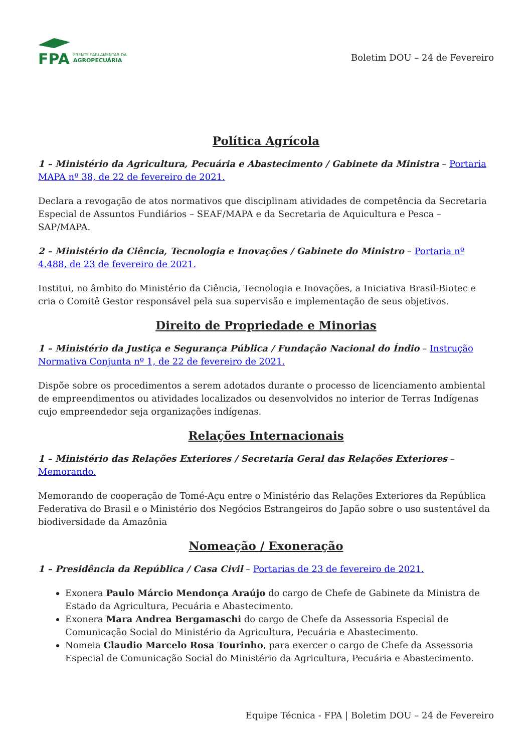FPA
FRENTE PARLAMENTAR DA
AGROPECUÁRIA
Boletim DOU – 24 de Fevereiro
Política Agrícola
1 – Ministério da Agricultura, Pecuária e Abastecimento / Gabinete da Ministra – Portaria MAPA nº 38, de 22 de fevereiro de 2021.
Declara a revogação de atos normativos que disciplinam atividades de competência da Secretaria Especial de Assuntos Fundiários – SEAF/MAPA e da Secretaria de Aquicultura e Pesca – SAP/MAPA.
2 – Ministério da Ciência, Tecnologia e Inovações / Gabinete do Ministro – Portaria nº 4.488, de 23 de fevereiro de 2021.
Institui, no âmbito do Ministério da Ciência, Tecnologia e Inovações, a Iniciativa Brasil-Biotec e cria o Comitê Gestor responsável pela sua supervisão e implementação de seus objetivos.
Direito de Propriedade e Minorias
1 – Ministério da Justiça e Segurança Pública / Fundação Nacional do Índio – Instrução Normativa Conjunta nº 1, de 22 de fevereiro de 2021.
Dispõe sobre os procedimentos a serem adotados durante o processo de licenciamento ambiental de empreendimentos ou atividades localizados ou desenvolvidos no interior de Terras Indígenas cujo empreendedor seja organizações indígenas.
Relações Internacionais
1 – Ministério das Relações Exteriores / Secretaria Geral das Relações Exteriores – Memorando.
Memorando de cooperação de Tomé-Açu entre o Ministério das Relações Exteriores da República Federativa do Brasil e o Ministério dos Negócios Estrangeiros do Japão sobre o uso sustentável da biodiversidade da Amazônia
Nomeação / Exoneração
1 – Presidência da República / Casa Civil – Portarias de 23 de fevereiro de 2021.
Exonera Paulo Márcio Mendonça Araújo do cargo de Chefe de Gabinete da Ministra de Estado da Agricultura, Pecuária e Abastecimento.
Exonera Mara Andrea Bergamaschi do cargo de Chefe da Assessoria Especial de Comunicação Social do Ministério da Agricultura, Pecuária e Abastecimento.
Nomeia Claudio Marcelo Rosa Tourinho, para exercer o cargo de Chefe da Assessoria Especial de Comunicação Social do Ministério da Agricultura, Pecuária e Abastecimento.
Equipe Técnica - FPA | Boletim DOU – 24 de Fevereiro